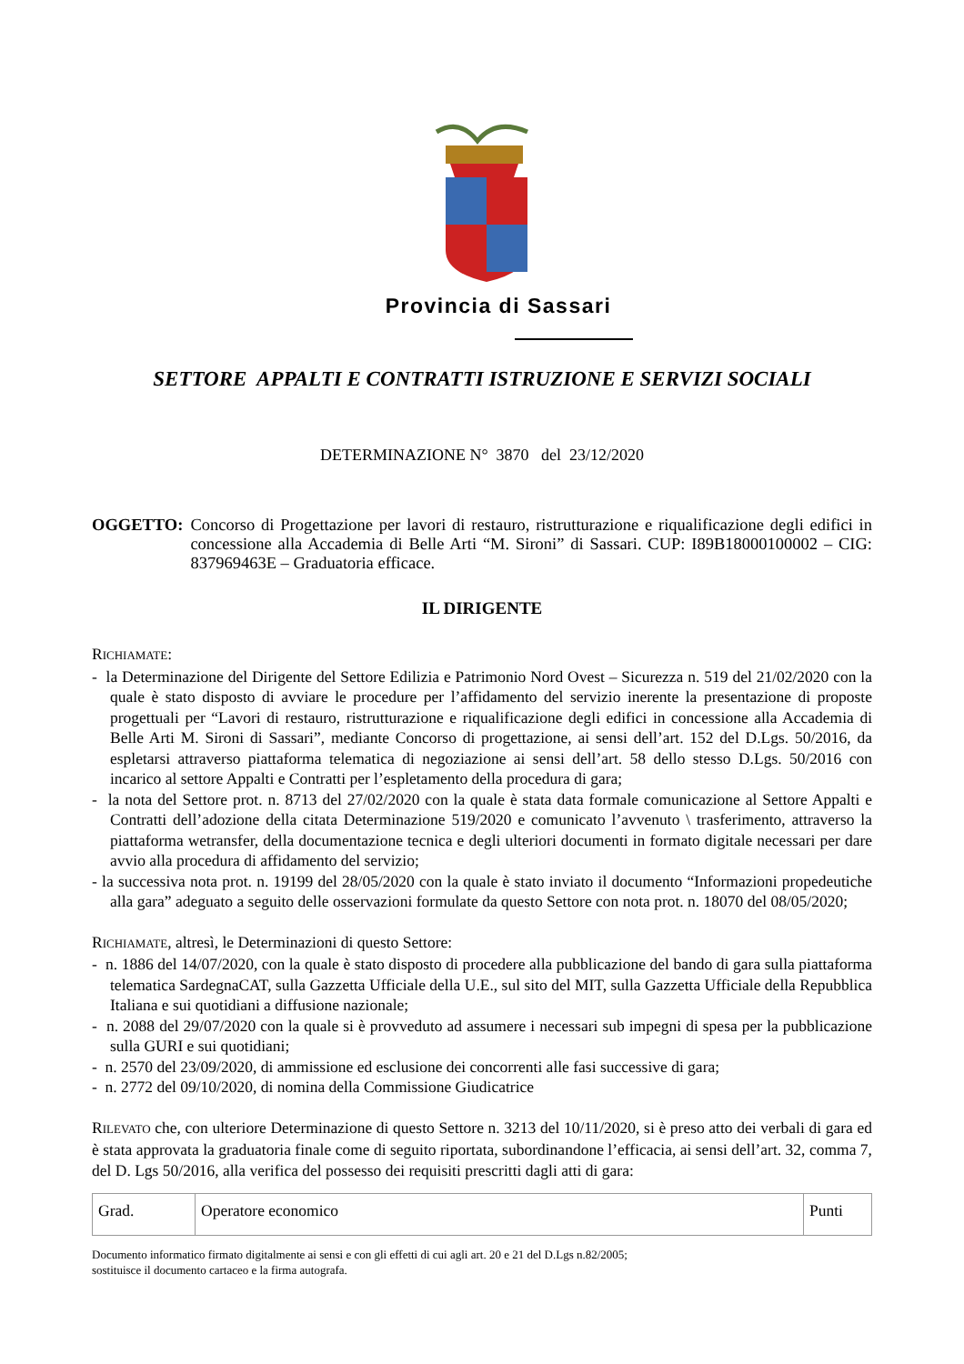Provincia di Sassari
SETTORE APPALTI E CONTRATTI ISTRUZIONE E SERVIZI SOCIALI
DETERMINAZIONE N° 3870 del 23/12/2020
OGGETTO: Concorso di Progettazione per lavori di restauro, ristrutturazione e riqualificazione degli edifici in concessione alla Accademia di Belle Arti “M. Sironi” di Sassari. CUP: I89B18000100002 – CIG: 837969463E – Graduatoria efficace.
IL DIRIGENTE
RICHIAMATE:
- la Determinazione del Dirigente del Settore Edilizia e Patrimonio Nord Ovest – Sicurezza n. 519 del 21/02/2020 con la quale è stato disposto di avviare le procedure per l’affidamento del servizio inerente la presentazione di proposte progettuali per “Lavori di restauro, ristrutturazione e riqualificazione degli edifici in concessione alla Accademia di Belle Arti M. Sironi di Sassari”, mediante Concorso di progettazione, ai sensi dell’art. 152 del D.Lgs. 50/2016, da espletarsi attraverso piattaforma telematica di negoziazione ai sensi dell’art. 58 dello stesso D.Lgs. 50/2016 con incarico al settore Appalti e Contratti per l’espletamento della procedura di gara;
- la nota del Settore prot. n. 8713 del 27/02/2020 con la quale è stata data formale comunicazione al Settore Appalti e Contratti dell’adozione della citata Determinazione 519/2020 e comunicato l’avvenuto \ trasferimento, attraverso la piattaforma wetransfer, della documentazione tecnica e degli ulteriori documenti in formato digitale necessari per dare avvio alla procedura di affidamento del servizio;
- la successiva nota prot. n. 19199 del 28/05/2020 con la quale è stato inviato il documento “Informazioni propedeutiche alla gara” adeguato a seguito delle osservazioni formulate da questo Settore con nota prot. n. 18070 del 08/05/2020;
RICHIAMATE, altresì, le Determinazioni di questo Settore:
- n. 1886 del 14/07/2020, con la quale è stato disposto di procedere alla pubblicazione del bando di gara sulla piattaforma telematica SardegnaCAT, sulla Gazzetta Ufficiale della U.E., sul sito del MIT, sulla Gazzetta Ufficiale della Repubblica Italiana e sui quotidiani a diffusione nazionale;
- n. 2088 del 29/07/2020 con la quale si è provveduto ad assumere i necessari sub impegni di spesa per la pubblicazione sulla GURI e sui quotidiani;
- n. 2570 del 23/09/2020, di ammissione ed esclusione dei concorrenti alle fasi successive di gara;
- n. 2772 del 09/10/2020, di nomina della Commissione Giudicatrice
RILEVATO che, con ulteriore Determinazione di questo Settore n. 3213 del 10/11/2020, si è preso atto dei verbali di gara ed è stata approvata la graduatoria finale come di seguito riportata, subordinandone l’efficacia, ai sensi dell’art. 32, comma 7, del D. Lgs 50/2016, alla verifica del possesso dei requisiti prescritti dagli atti di gara:
| Grad. | Operatore economico | Punti |
Documento informatico firmato digitalmente ai sensi e con gli effetti di cui agli art. 20 e 21 del D.Lgs n.82/2005;
sostituisce il documento cartaceo e la firma autografa.